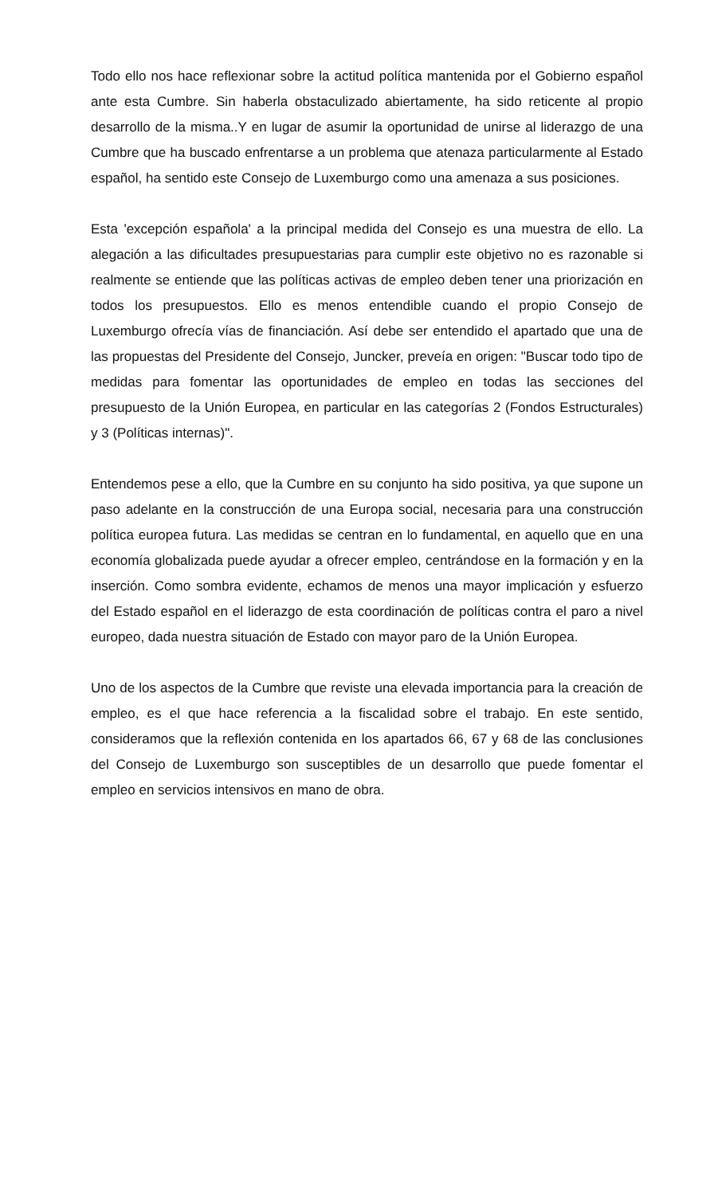Todo ello nos hace reflexionar sobre la actitud política mantenida por el Gobierno español ante esta Cumbre. Sin haberla obstaculizado abiertamente, ha sido reticente al propio desarrollo de la misma..Y en lugar de asumir la oportunidad de unirse al liderazgo de una Cumbre que ha buscado enfrentarse a un problema que atenaza particularmente al Estado español, ha sentido este Consejo de Luxemburgo como una amenaza a sus posiciones.
Esta 'excepción española' a la principal medida del Consejo es una muestra de ello. La alegación a las dificultades presupuestarias para cumplir este objetivo no es razonable si realmente se entiende que las políticas activas de empleo deben tener una priorización en todos los presupuestos. Ello es menos entendible cuando el propio Consejo de Luxemburgo ofrecía vías de financiación. Así debe ser entendido el apartado que una de las propuestas del Presidente del Consejo, Juncker, preveía en origen: "Buscar todo tipo de medidas para fomentar las oportunidades de empleo en todas las secciones del presupuesto de la Unión Europea, en particular en las categorías 2 (Fondos Estructurales) y 3 (Políticas internas)".
Entendemos pese a ello, que la Cumbre en su conjunto ha sido positiva, ya que supone un paso adelante en la construcción de una Europa social, necesaria para una construcción política europea futura. Las medidas se centran en lo fundamental, en aquello que en una economía globalizada puede ayudar a ofrecer empleo, centrándose en la formación y en la inserción. Como sombra evidente, echamos de menos una mayor implicación y esfuerzo del Estado español en el liderazgo de esta coordinación de políticas contra el paro a nivel europeo, dada nuestra situación de Estado con mayor paro de la Unión Europea.
Uno de los aspectos de la Cumbre que reviste una elevada importancia para la creación de empleo, es el que hace referencia a la fiscalidad sobre el trabajo. En este sentido, consideramos que la reflexión contenida en los apartados 66, 67 y 68 de las conclusiones del Consejo de Luxemburgo son susceptibles de un desarrollo que puede fomentar el empleo en servicios intensivos en mano de obra.